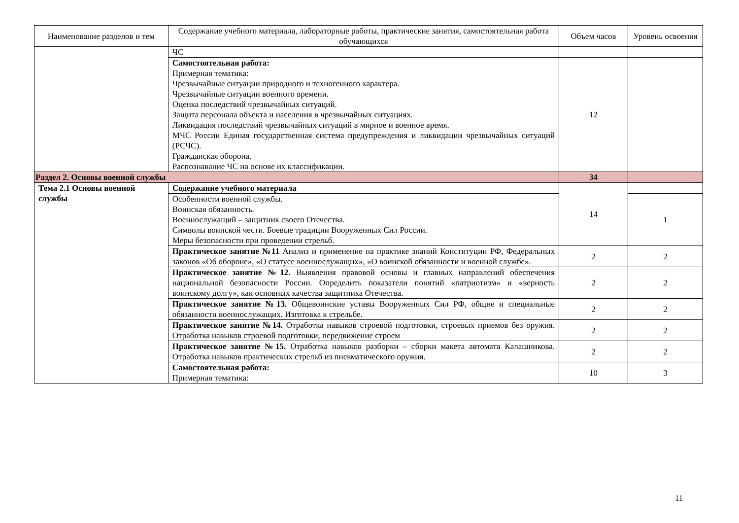| Наименование разделов и тем | Содержание учебного материала, лабораторные работы, практические занятия, самостоятельная работа обучающихся | Объем часов | Уровень освоения |
| --- | --- | --- | --- |
| | ЧС | | |
| | Самостоятельная работа: Примерная тематика: Чрезвычайные ситуации природного и техногенного характера. Чрезвычайные ситуации военного времени. Оценка последствий чрезвычайных ситуаций. Защита персонала объекта и населения в чрезвычайных ситуациях. Ликвидация последствий чрезвычайных ситуаций в мирное и военное время. МЧС России Единая государственная система предупреждения и ликвидации чрезвычайных ситуаций (РСЧС). Гражданская оборона. Распознавание ЧС на основе их классификации. | 12 | |
| Раздел 2. Основы военной службы | | 34 | |
| Тема 2.1 Основы военной службы | Содержание учебного материала | 14 | |
| | Особенности военной службы. Воинская обязанность. Военнослужащий – защитник своего Отечества. Символы воинской чести. Боевые традиции Вооруженных Сил России. Меры безопасности при проведении стрельб. | | 1 |
| | Практическое занятие №11 Анализ и применение на практике знаний Конституции РФ, Федеральных законов «Об обороне», «О статусе военнослужащих», «О воинской обязанности и военной службе». | 2 | 2 |
| | Практическое занятие №12. Выявления правовой основы и главных направлений обеспечения национальной безопасности России. Определить показатели понятий «патриотизм» и «верность воинскому долгу», как основных качества защитника Отечества. | 2 | 2 |
| | Практическое занятие №13. Общевоинские уставы Вооруженных Сил РФ, общие и специальные обязанности военнослужащих. Изготовка к стрельбе. | 2 | 2 |
| | Практическое занятие №14. Отработка навыков строевой подготовки, строевых приемов без оружия. Отработка навыков строевой подготовки, передвижение строем | 2 | 2 |
| | Практическое занятие №15. Отработка навыков разборки – сборки макета автомата Калашникова. Отработка навыков практических стрельб из пневматического оружия. | 2 | 2 |
| | Самостоятельная работа: Примерная тематика: | 10 | 3 |
11